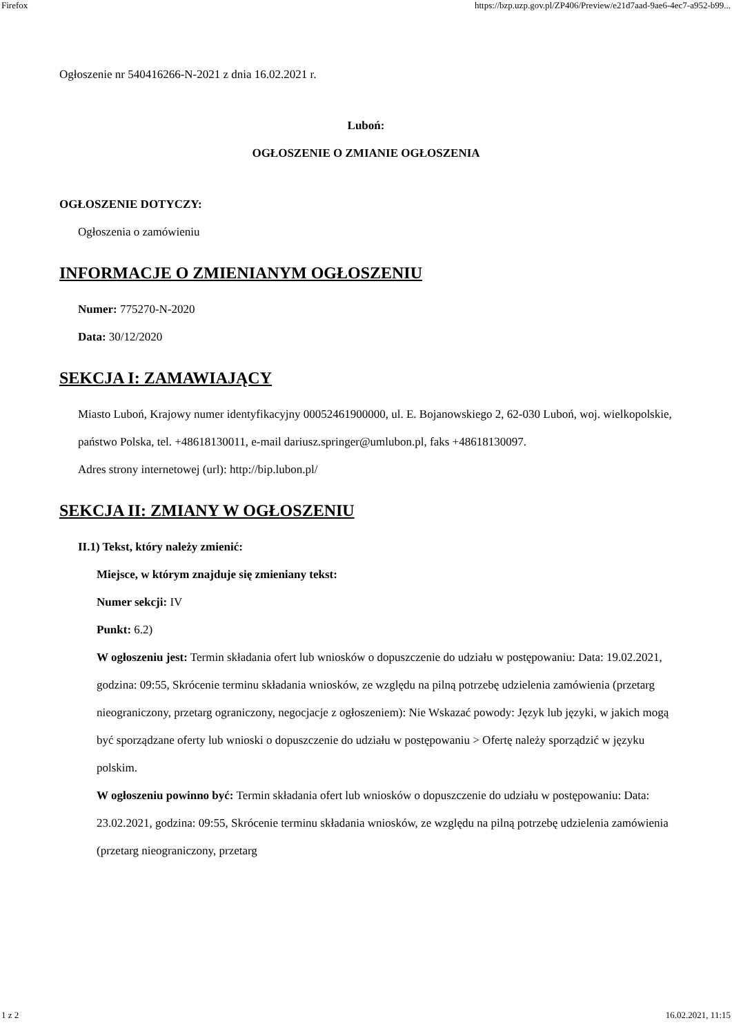Firefox https://bzp.uzp.gov.pl/ZP406/Preview/e21d7aad-9ae6-4ec7-a952-b99...
Ogłoszenie nr 540416266-N-2021 z dnia 16.02.2021 r.
Luboń:
OGŁOSZENIE O ZMIANIE OGŁOSZENIA
OGŁOSZENIE DOTYCZY:
Ogłoszenia o zamówieniu
INFORMACJE O ZMIENIANYM OGŁOSZENIU
Numer: 775270-N-2020
Data: 30/12/2020
SEKCJA I: ZAMAWIAJĄCY
Miasto Luboń, Krajowy numer identyfikacyjny 00052461900000, ul. E. Bojanowskiego 2, 62-030 Luboń, woj. wielkopolskie, państwo Polska, tel. +48618130011, e-mail dariusz.springer@umlubon.pl, faks +48618130097.
Adres strony internetowej (url): http://bip.lubon.pl/
SEKCJA II: ZMIANY W OGŁOSZENIU
II.1) Tekst, który należy zmienić:
Miejsce, w którym znajduje się zmieniany tekst:
Numer sekcji: IV
Punkt: 6.2)
W ogłoszeniu jest: Termin składania ofert lub wniosków o dopuszczenie do udziału w postępowaniu: Data: 19.02.2021, godzina: 09:55, Skrócenie terminu składania wniosków, ze względu na pilną potrzebę udzielenia zamówienia (przetarg nieograniczony, przetarg ograniczony, negocjacje z ogłoszeniem): Nie Wskazać powody: Język lub języki, w jakich mogą być sporządzane oferty lub wnioski o dopuszczenie do udziału w postępowaniu > Ofertę należy sporządzić w języku polskim.
W ogłoszeniu powinno być: Termin składania ofert lub wniosków o dopuszczenie do udziału w postępowaniu: Data: 23.02.2021, godzina: 09:55, Skrócenie terminu składania wniosków, ze względu na pilną potrzebę udzielenia zamówienia (przetarg nieograniczony, przetarg
1 z 2 16.02.2021, 11:15